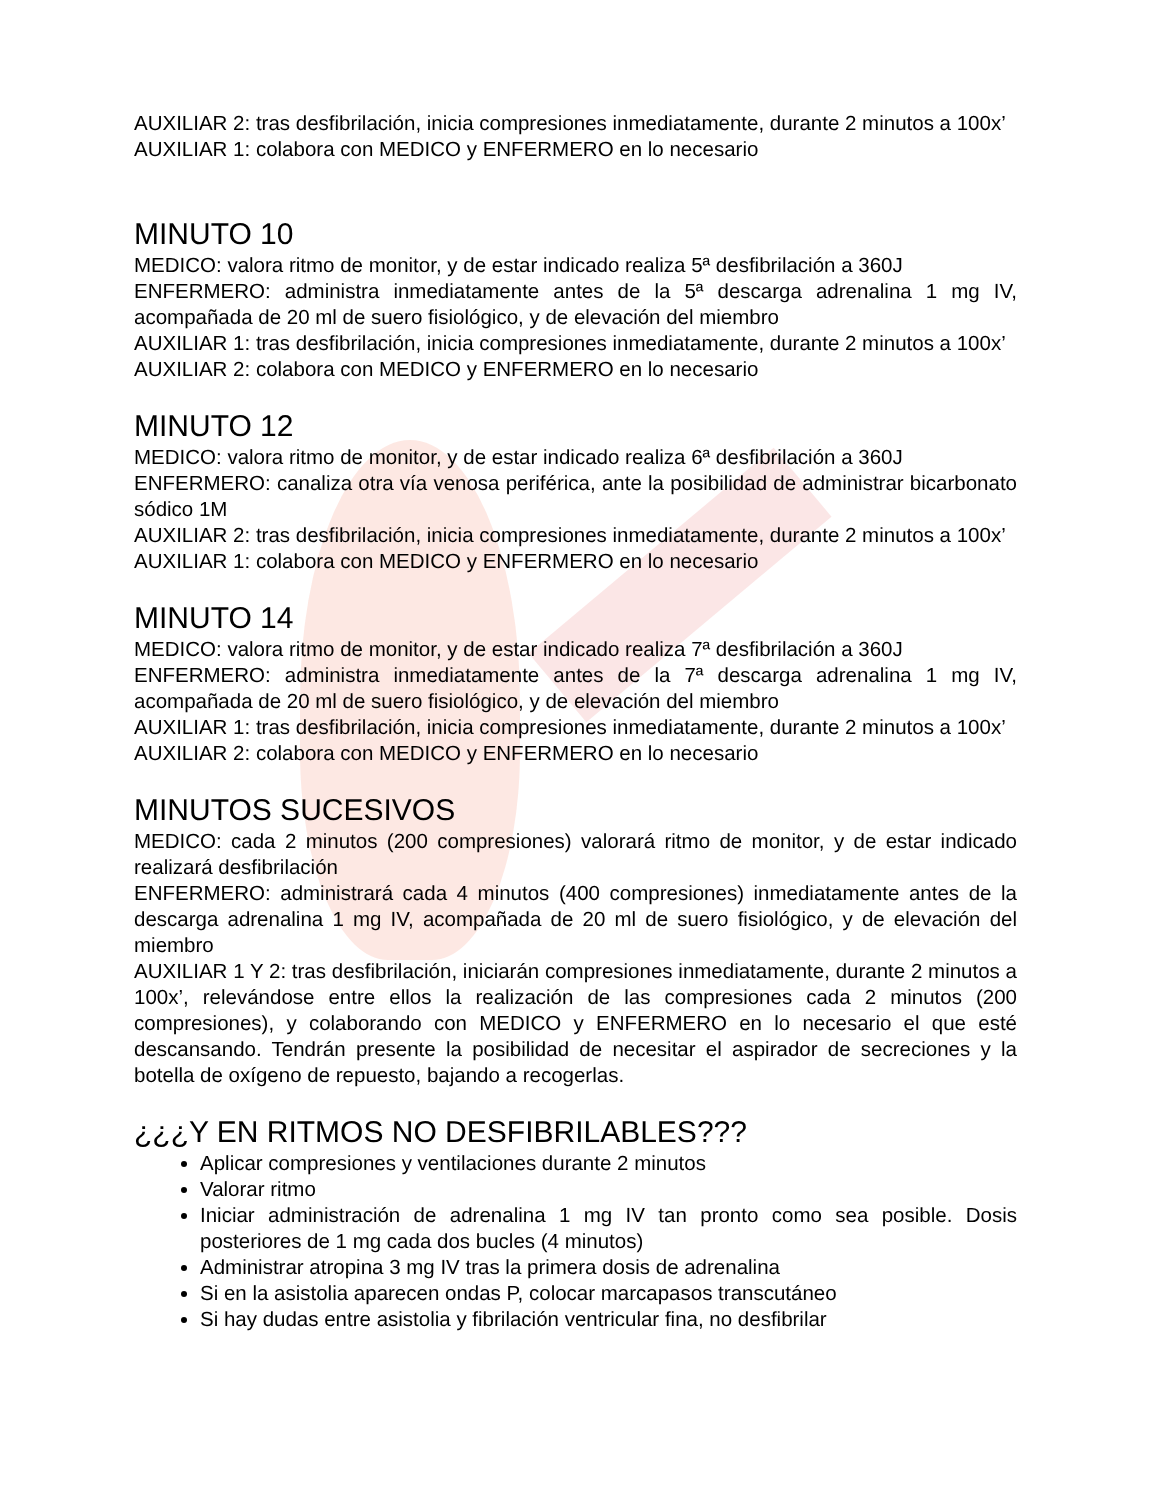AUXILIAR 2: tras desfibrilación, inicia compresiones inmediatamente, durante 2 minutos a 100x’
AUXILIAR 1: colabora con MEDICO y ENFERMERO en lo necesario
MINUTO 10
MEDICO: valora ritmo de monitor, y de estar indicado realiza 5ª desfibrilación a 360J
ENFERMERO: administra inmediatamente antes de la 5ª descarga adrenalina 1 mg IV, acompañada de 20 ml de suero fisiológico, y de elevación del miembro
AUXILIAR 1: tras desfibrilación, inicia compresiones inmediatamente, durante 2 minutos a 100x’
AUXILIAR 2: colabora con MEDICO y ENFERMERO en lo necesario
MINUTO 12
MEDICO: valora ritmo de monitor, y de estar indicado realiza 6ª desfibrilación a 360J
ENFERMERO: canaliza otra vía venosa periférica, ante la posibilidad de administrar bicarbonato sódico 1M
AUXILIAR 2: tras desfibrilación, inicia compresiones inmediatamente, durante 2 minutos a 100x’
AUXILIAR 1: colabora con MEDICO y ENFERMERO en lo necesario
MINUTO 14
MEDICO: valora ritmo de monitor, y de estar indicado realiza 7ª desfibrilación a 360J
ENFERMERO: administra inmediatamente antes de la 7ª descarga adrenalina 1 mg IV, acompañada de 20 ml de suero fisiológico, y de elevación del miembro
AUXILIAR 1: tras desfibrilación, inicia compresiones inmediatamente, durante 2 minutos a 100x’
AUXILIAR 2: colabora con MEDICO y ENFERMERO en lo necesario
MINUTOS SUCESIVOS
MEDICO: cada 2 minutos (200 compresiones) valorará ritmo de monitor, y de estar indicado realizará desfibrilación
ENFERMERO: administrará cada 4 minutos (400 compresiones) inmediatamente antes de la descarga adrenalina 1 mg IV, acompañada de 20 ml de suero fisiológico, y de elevación del miembro
AUXILIAR 1 Y 2: tras desfibrilación, iniciarán compresiones inmediatamente, durante 2 minutos a 100x’, relevándose entre ellos la realización de las compresiones cada 2 minutos (200 compresiones), y colaborando con MEDICO y ENFERMERO en lo necesario el que esté descansando. Tendrán presente la posibilidad de necesitar el aspirador de secreciones y la botella de oxígeno de repuesto, bajando a recogerlas.
¿¿¿Y EN RITMOS NO DESFIBRILABLES???
Aplicar compresiones y ventilaciones durante 2 minutos
Valorar ritmo
Iniciar administración de adrenalina 1 mg IV tan pronto como sea posible. Dosis posteriores de 1 mg cada dos bucles (4 minutos)
Administrar atropina 3 mg IV tras la primera dosis de adrenalina
Si en la asistolia aparecen ondas P, colocar marcapasos transcutáneo
Si hay dudas entre asistolia y fibrilación ventricular fina, no desfibrilar